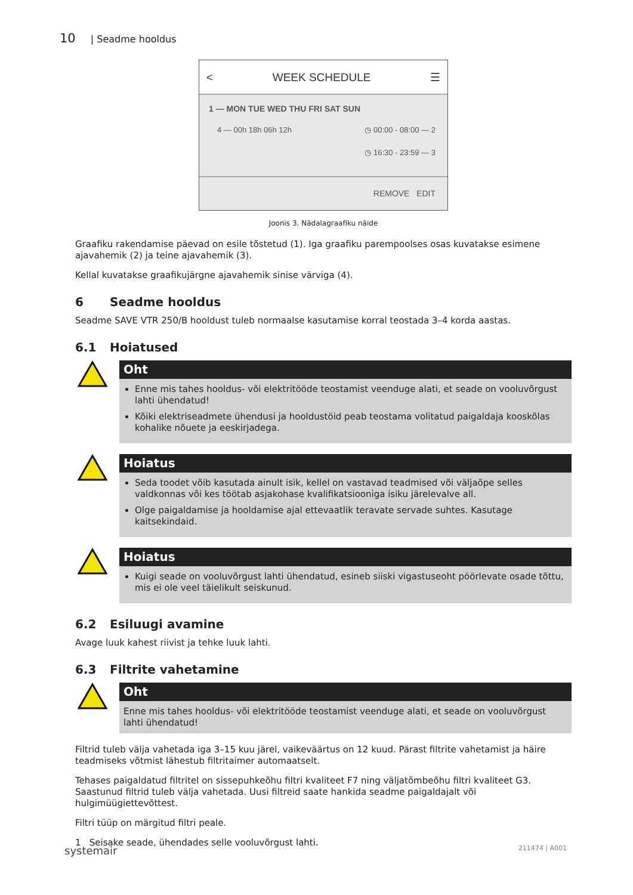10 | Seadme hooldus
< WEEK SCHEDULE ☰
1 — MON TUE WED THU FRI SAT SUN
4 — 00h 18h 06h 12h ◷ 00:00 - 08:00 — 2
◷ 16:30 - 23:59 — 3
REMOVE EDIT
Joonis 3. Nädalagraafiku näide
Graafiku rakendamise päevad on esile tõstetud (1). Iga graafiku parempoolses osas kuvatakse esimene ajavahemik (2) ja teine ajavahemik (3).
Kellal kuvatakse graafikujärgne ajavahemik sinise värviga (4).
6 Seadme hooldus
Seadme SAVE VTR 250/B hooldust tuleb normaalse kasutamise korral teostada 3–4 korda aastas.
6.1 Hoiatused
Oht
Enne mis tahes hooldus- või elektritööde teostamist veenduge alati, et seade on vooluvõrgust lahti ühendatud!
Kõiki elektriseadmete ühendusi ja hooldustöid peab teostama volitatud paigaldaja kooskõlas kohalike nõuete ja eeskirjadega.
Hoiatus
Seda toodet võib kasutada ainult isik, kellel on vastavad teadmised või väljaõpe selles valdkonnas või kes töötab asjakohase kvalifikatsiooniga isiku järelevalve all.
Olge paigaldamise ja hooldamise ajal ettevaatlik teravate servade suhtes. Kasutage kaitsekindaid.
Hoiatus
Kuigi seade on vooluvõrgust lahti ühendatud, esineb siiski vigastuseoht pöörlevate osade tõttu, mis ei ole veel täielikult seiskunud.
6.2 Esiluugi avamine
Avage luuk kahest riivist ja tehke luuk lahti.
6.3 Filtrite vahetamine
Oht
Enne mis tahes hooldus- või elektritööde teostamist veenduge alati, et seade on vooluvõrgust lahti ühendatud!
Filtrid tuleb välja vahetada iga 3–15 kuu järel, vaikeväärtus on 12 kuud. Pärast filtrite vahetamist ja häire teadmiseks võtmist lähestub filtritaimer automaatselt.
Tehases paigaldatud filtritel on sissepuhkeõhu filtri kvaliteet F7 ning väljatõmbeõhu filtri kvaliteet G3. Saastunud filtrid tuleb välja vahetada. Uusi filtreid saate hankida seadme paigaldajalt või hulgimüügiettevõttest.
Filtri tüüp on märgitud filtri peale.
1 Seisake seade, ühendades selle vooluvõrgust lahti.
systemair 211474 | A001